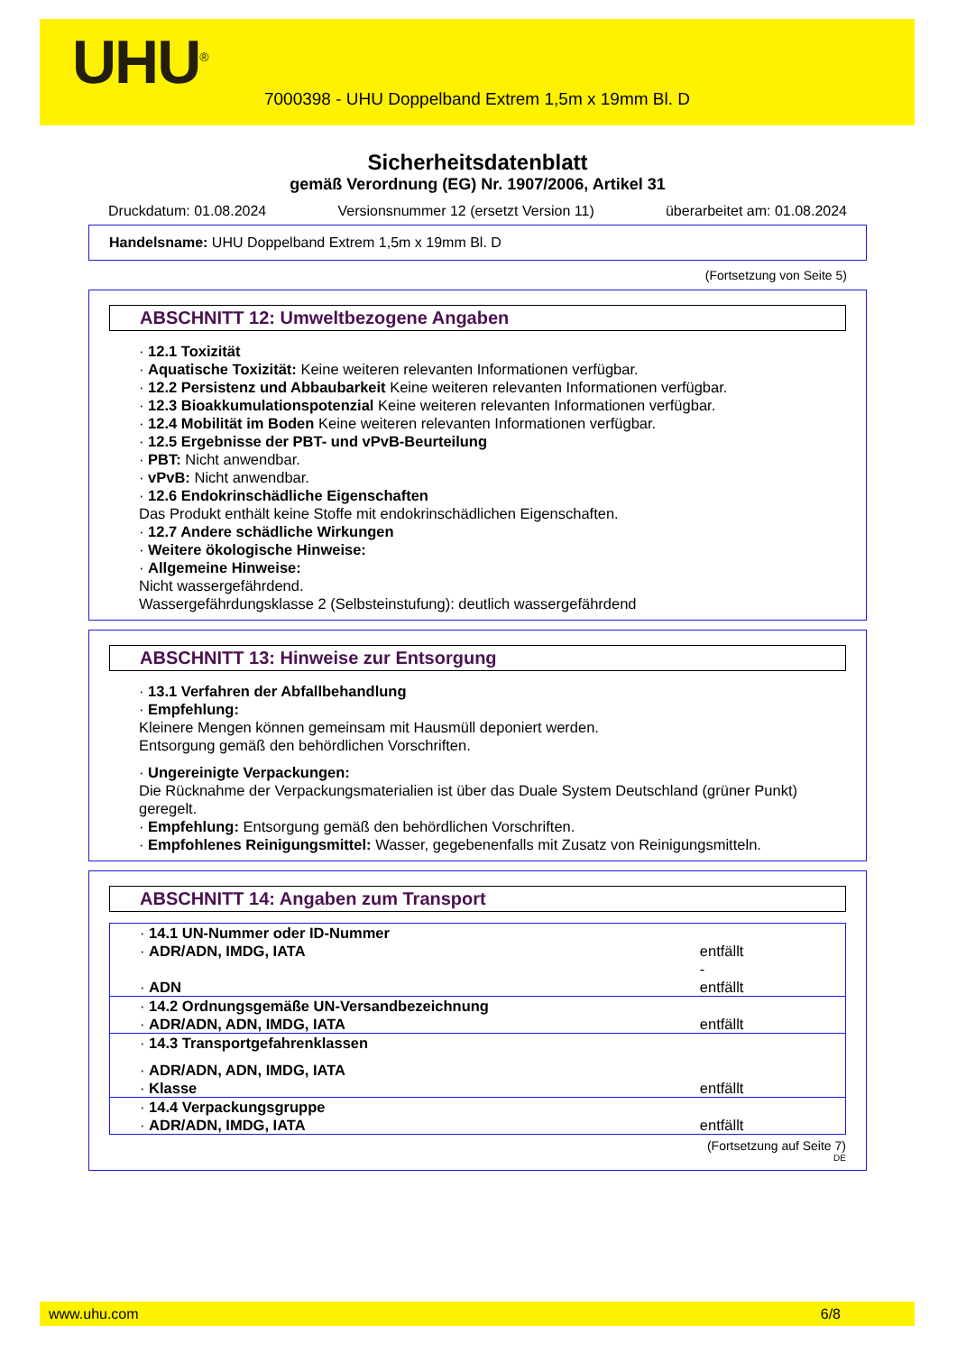UHU<sup>®</sup>
7000398 - UHU Doppelband Extrem 1,5m x 19mm Bl. D
Sicherheitsdatenblatt
gemäß Verordnung (EG) Nr. 1907/2006, Artikel 31
Druckdatum: 01.08.2024 Versionsnummer 12 (ersetzt Version 11) überarbeitet am: 01.08.2024
Handelsname: UHU Doppelband Extrem 1,5m x 19mm Bl. D
(Fortsetzung von Seite 5)
ABSCHNITT 12: Umweltbezogene Angaben
· 12.1 Toxizität
· Aquatische Toxizität: Keine weiteren relevanten Informationen verfügbar.
· 12.2 Persistenz und Abbaubarkeit Keine weiteren relevanten Informationen verfügbar.
· 12.3 Bioakkumulationspotenzial Keine weiteren relevanten Informationen verfügbar.
· 12.4 Mobilität im Boden Keine weiteren relevanten Informationen verfügbar.
· 12.5 Ergebnisse der PBT- und vPvB-Beurteilung
· PBT: Nicht anwendbar.
· vPvB: Nicht anwendbar.
· 12.6 Endokrinschädliche Eigenschaften
Das Produkt enthält keine Stoffe mit endokrinschädlichen Eigenschaften.
· 12.7 Andere schädliche Wirkungen
· Weitere ökologische Hinweise:
· Allgemeine Hinweise:
Nicht wassergefährdend.
Wassergefährdungsklasse 2 (Selbsteinstufung): deutlich wassergefährdend
ABSCHNITT 13: Hinweise zur Entsorgung
· 13.1 Verfahren der Abfallbehandlung
· Empfehlung:
Kleinere Mengen können gemeinsam mit Hausmüll deponiert werden.
Entsorgung gemäß den behördlichen Vorschriften.
· Ungereinigte Verpackungen:
Die Rücknahme der Verpackungsmaterialien ist über das Duale System Deutschland (grüner Punkt) geregelt.
· Empfehlung: Entsorgung gemäß den behördlichen Vorschriften.
· Empfohlenes Reinigungsmittel: Wasser, gegebenenfalls mit Zusatz von Reinigungsmitteln.
ABSCHNITT 14: Angaben zum Transport
| · 14.1 UN-Nummer oder ID-Nummer | |
| · ADR/ADN, IMDG, IATA | entfällt - |
| · ADN | entfällt |
| · 14.2 Ordnungsgemäße UN-Versandbezeichnung | |
| · ADR/ADN, ADN, IMDG, IATA | entfällt |
| · 14.3 Transportgefahrenklassen | |
| · ADR/ADN, ADN, IMDG, IATA | |
| · Klasse | entfällt |
| · 14.4 Verpackungsgruppe | |
| · ADR/ADN, IMDG, IATA | entfällt |
(Fortsetzung auf Seite 7)
DE
www.uhu.com 6/8